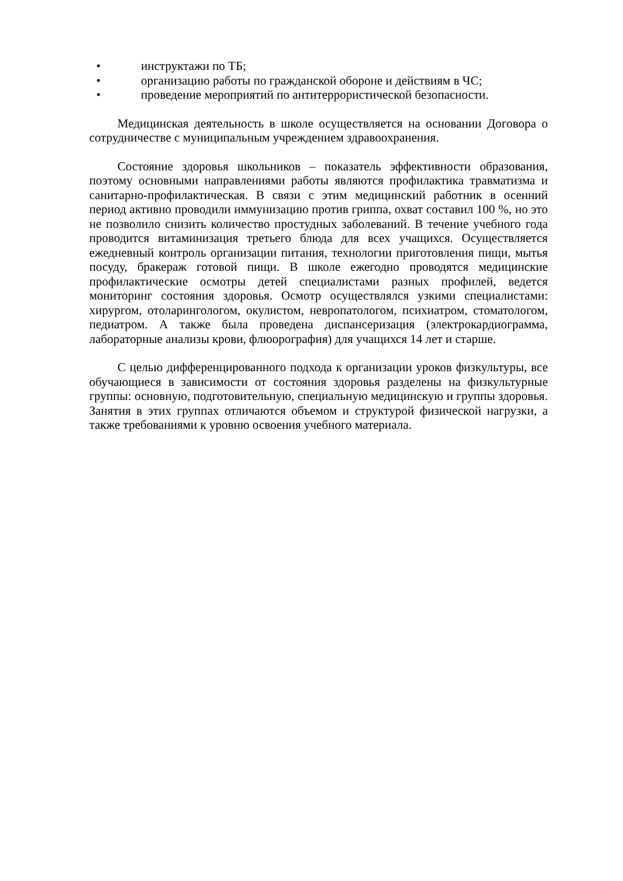• инструктажи по ТБ;
• организацию работы по гражданской обороне и действиям в ЧС;
• проведение мероприятий по антитеррористической безопасности.
Медицинская деятельность в школе осуществляется на основании Договора о сотрудничестве с муниципальным учреждением здравоохранения.
Состояние здоровья школьников – показатель эффективности образования, поэтому основными направлениями работы являются профилактика травматизма и санитарно-профилактическая. В связи с этим медицинский работник в осенний период активно проводили иммунизацию против гриппа, охват составил 100 %, но это не позволило снизить количество простудных заболеваний. В течение учебного года проводится витаминизация третьего блюда для всех учащихся. Осуществляется ежедневный контроль организации питания, технологии приготовления пищи, мытья посуду, бракераж готовой пищи. В школе ежегодно проводятся медицинские профилактические осмотры детей специалистами разных профилей, ведется мониторинг состояния здоровья. Осмотр осуществлялся узкими специалистами: хирургом, отоларингологом, окулистом, невропатологом, психиатром, стоматологом, педиатром. А также была проведена диспансеризация (электрокардиограмма, лабораторные анализы крови, флюорография) для учащихся 14 лет и старше.
С целью дифференцированного подхода к организации уроков физкультуры, все обучающиеся в зависимости от состояния здоровья разделены на физкультурные группы: основную, подготовительную, специальную медицинскую и группы здоровья. Занятия в этих группах отличаются объемом и структурой физической нагрузки, а также требованиями к уровню освоения учебного материала.